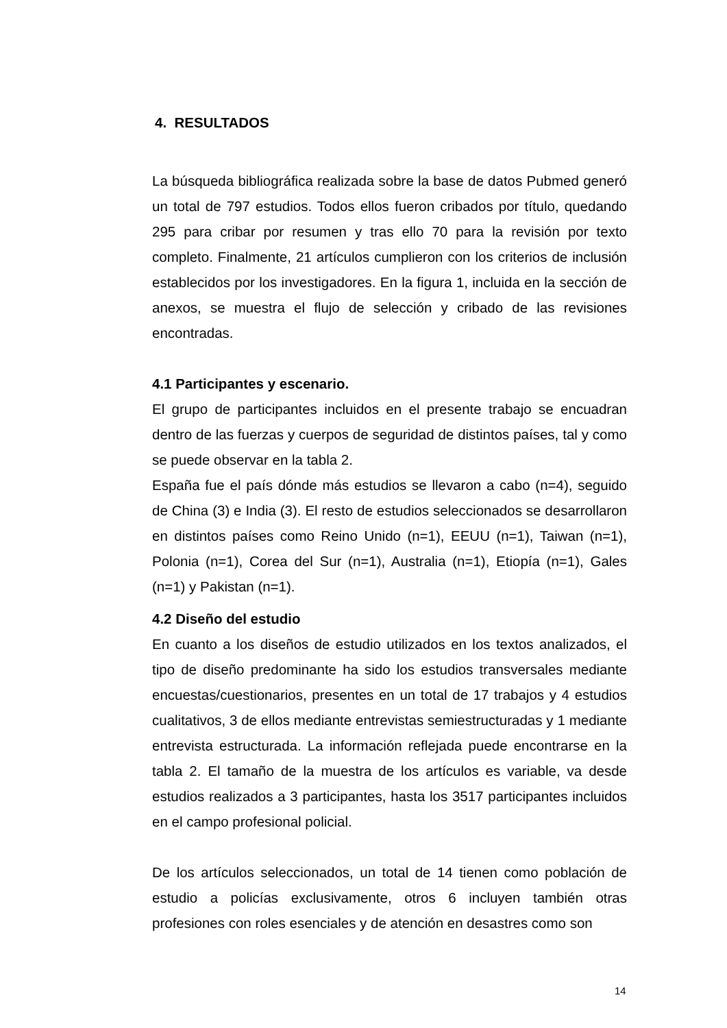4. RESULTADOS
La búsqueda bibliográfica realizada sobre la base de datos Pubmed generó un total de 797 estudios. Todos ellos fueron cribados por título, quedando 295 para cribar por resumen y tras ello 70 para la revisión por texto completo. Finalmente, 21 artículos cumplieron con los criterios de inclusión establecidos por los investigadores. En la figura 1, incluida en la sección de anexos, se muestra el flujo de selección y cribado de las revisiones encontradas.
4.1 Participantes y escenario.
El grupo de participantes incluidos en el presente trabajo se encuadran dentro de las fuerzas y cuerpos de seguridad de distintos países, tal y como se puede observar en la tabla 2.
España fue el país dónde más estudios se llevaron a cabo (n=4), seguido de China (3) e India (3). El resto de estudios seleccionados se desarrollaron en distintos países como Reino Unido (n=1), EEUU (n=1), Taiwan (n=1), Polonia (n=1), Corea del Sur (n=1), Australia (n=1), Etiopía (n=1), Gales (n=1) y Pakistan (n=1).
4.2 Diseño del estudio
En cuanto a los diseños de estudio utilizados en los textos analizados, el tipo de diseño predominante ha sido los estudios transversales mediante encuestas/cuestionarios, presentes en un total de 17 trabajos y 4 estudios cualitativos, 3 de ellos mediante entrevistas semiestructuradas y 1 mediante entrevista estructurada. La información reflejada puede encontrarse en la tabla 2. El tamaño de la muestra de los artículos es variable, va desde estudios realizados a 3 participantes, hasta los 3517 participantes incluidos en el campo profesional policial.
De los artículos seleccionados, un total de 14 tienen como población de estudio a policías exclusivamente, otros 6 incluyen también otras profesiones con roles esenciales y de atención en desastres como son
14